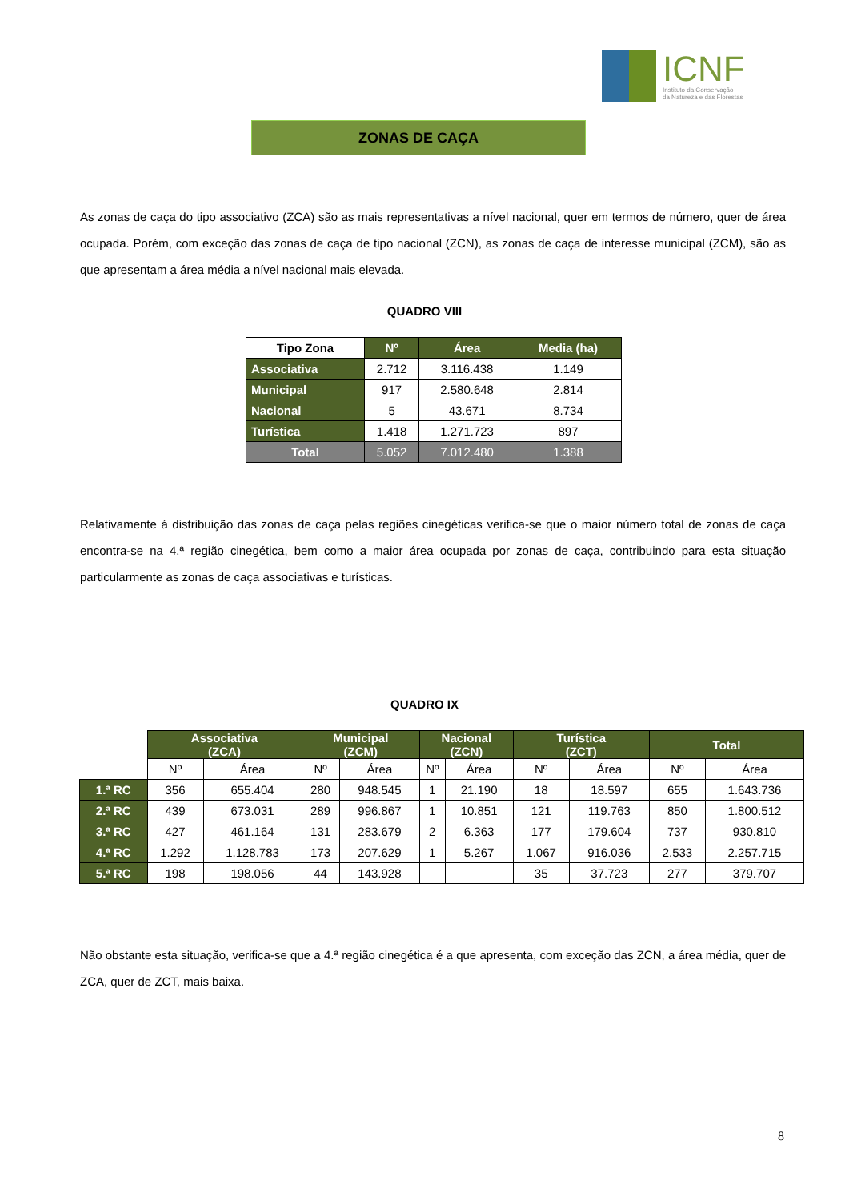ICNF
Instituto da Conservação
da Natureza e das Florestas
ZONAS DE CAÇA
As zonas de caça do tipo associativo (ZCA) são as mais representativas a nível nacional, quer em termos de número, quer de área ocupada. Porém, com exceção das zonas de caça de tipo nacional (ZCN), as zonas de caça de interesse municipal (ZCM), são as que apresentam a área média a nível nacional mais elevada.
QUADRO VIII
| Tipo Zona | Nº | Área | Media (ha) |
| --- | --- | --- | --- |
| Associativa | 2.712 | 3.116.438 | 1.149 |
| Municipal | 917 | 2.580.648 | 2.814 |
| Nacional | 5 | 43.671 | 8.734 |
| Turística | 1.418 | 1.271.723 | 897 |
| Total | 5.052 | 7.012.480 | 1.388 |
Relativamente á distribuição das zonas de caça pelas regiões cinegéticas verifica-se que o maior número total de zonas de caça encontra-se na 4.ª região cinegética, bem como a maior área ocupada por zonas de caça, contribuindo para esta situação particularmente as zonas de caça associativas e turísticas.
QUADRO IX
| | Associativa (ZCA) | | Municipal (ZCM) | | Nacional (ZCN) | | Turística (ZCT) | | Total | |
| | Nº | Área | Nº | Área | Nº | Área | Nº | Área | Nº | Área |
| 1.ª RC | 356 | 655.404 | 280 | 948.545 | 1 | 21.190 | 18 | 18.597 | 655 | 1.643.736 |
| 2.ª RC | 439 | 673.031 | 289 | 996.867 | 1 | 10.851 | 121 | 119.763 | 850 | 1.800.512 |
| 3.ª RC | 427 | 461.164 | 131 | 283.679 | 2 | 6.363 | 177 | 179.604 | 737 | 930.810 |
| 4.ª RC | 1.292 | 1.128.783 | 173 | 207.629 | 1 | 5.267 | 1.067 | 916.036 | 2.533 | 2.257.715 |
| 5.ª RC | 198 | 198.056 | 44 | 143.928 | | | 35 | 37.723 | 277 | 379.707 |
Não obstante esta situação, verifica-se que a 4.ª região cinegética é a que apresenta, com exceção das ZCN, a área média, quer de ZCA, quer de ZCT, mais baixa.
8